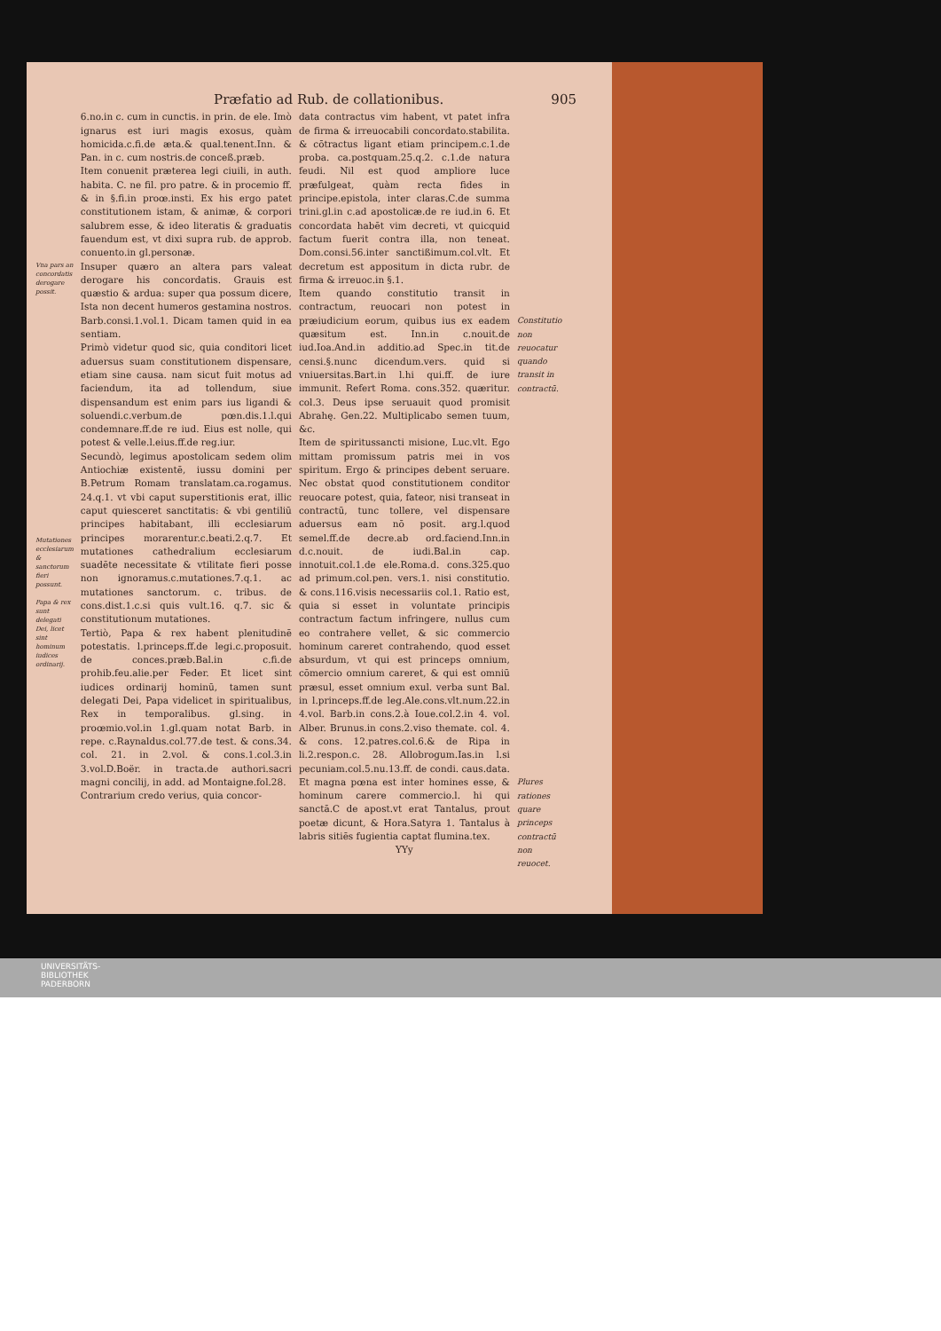Præfatio ad Rub. de collationibus. 905
Vna pars an concordatis derogare possit.
Mutationes ecclesiarum & sanctorum fieri possunt.
Papa & rex sunt delegati Dei, licet sint hominum iudices ordinarij.
6.no.in c. cum in cunctis. in prin. de ele. Imò ignarus est iuri magis exosus, quàm homicida.c.fi.de æta.& qual.tenent.Inn. & Pan. in c. cum nostris.de conceß.præb.
Item conuenit præterea legi ciuili, in auth. habita. C. ne fil. pro patre. & in procemio ff. & in §.fi.in proœ.insti. Ex his ergo patet constitutionem istam, & animæ, & corpori salubrem esse, & ideo literatis & graduatis fauendum est, vt dixi supra rub. de approb. conuento.in gl.personæ.
Insuper quæro an altera pars valeat derogare his concordatis. Grauis est quæstio & ardua: super qua possum dicere, Ista non decent humeros gestamina nostros. Barb.consi.1.vol.1. Dicam tamen quid in ea sentiam.
Primò videtur quod sic, quia conditori licet aduersus suam constitutionem dispensare, etiam sine causa. nam sicut fuit motus ad faciendum, ita ad tollendum, siue dispensandum est enim pars ius ligandi & soluendi.c.verbum.de pœn.dis.1.l.qui condemnare.ff.de re iud. Eius est nolle, qui potest & velle.l.eius.ff.de reg.iur.
Secundò, legimus apostolicam sedem olim Antiochiæ existentē, iussu domini per B.Petrum Romam translatam.ca.rogamus. 24.q.1. vt vbi caput superstitionis erat, illic caput quiesceret sanctitatis: & vbi gentiliū principes habitabant, illi ecclesiarum principes morarentur.c.beati.2.q.7. Et mutationes cathedralium ecclesiarum suadēte necessitate & vtilitate fieri posse non ignoramus.c.mutationes.7.q.1. ac mutationes sanctorum. c. tribus. de cons.dist.1.c.si quis vult.16. q.7. sic & constitutionum mutationes.
Tertiò, Papa & rex habent plenitudinē potestatis. l.princeps.ff.de legi.c.proposuit. de conces.præb.Bal.in c.fi.de prohib.feu.alie.per Feder. Et licet sint iudices ordinarij hominū, tamen sunt delegati Dei, Papa videlicet in spiritualibus, Rex in temporalibus. gl.sing. in proœmio.vol.in 1.gl.quam notat Barb. in repe. c.Raynaldus.col.77.de test. & cons.34. col. 21. in 2.vol. & cons.1.col.3.in 3.vol.D.Boër. in tracta.de authori.sacri magni concilij, in add. ad Montaigne.fol.28.
Contrarium credo verius, quia concor-
data contractus vim habent, vt patet infra de firma & irreuocabili concordato.stabilita. & cōtractus ligant etiam principem.c.1.de proba. ca.postquam.25.q.2. c.1.de natura feudi. Nil est quod ampliore luce præfulgeat, quàm recta fides in principe.epistola, inter claras.C.de summa trini.gl.in c.ad apostolicæ.de re iud.in 6. Et concordata habēt vim decreti, vt quicquid factum fuerit contra illa, non teneat. Dom.consi.56.inter sanctißimum.col.vlt. Et decretum est appositum in dicta rubr. de firma & irreuoc.in §.1.
Item quando constitutio transit in contractum, reuocari non potest in præiudicium eorum, quibus ius ex eadem quæsitum est. Inn.in c.nouit.de iud.Ioa.And.in additio.ad Spec.in tit.de censi.§.nunc dicendum.vers. quid si vniuersitas.Bart.in l.hi qui.ff. de iure immunit. Refert Roma. cons.352. quæritur. col.3. Deus ipse seruauit quod promisit Abrahę. Gen.22. Multiplicabo semen tuum, &c.
Item de spiritussancti misione, Luc.vlt. Ego mittam promissum patris mei in vos spiritum. Ergo & principes debent seruare. Nec obstat quod constitutionem conditor reuocare potest, quia, fateor, nisi transeat in contractū, tunc tollere, vel dispensare aduersus eam nō posit. arg.l.quod semel.ff.de decre.ab ord.faciend.Inn.in d.c.nouit. de iudi.Bal.in cap. innotuit.col.1.de ele.Roma.d. cons.325.quo ad primum.col.pen. vers.1. nisi constitutio. & cons.116.visis necessariis col.1. Ratio est, quia si esset in voluntate principis contractum factum infringere, nullus cum eo contrahere vellet, & sic commercio hominum careret contrahendo, quod esset absurdum, vt qui est princeps omnium, cōmercio omnium careret, & qui est omniū præsul, esset omnium exul. verba sunt Bal. in l.princeps.ff.de leg.Ale.cons.vlt.num.22.in 4.vol. Barb.in cons.2.à Ioue.col.2.in 4. vol. Alber. Brunus.in cons.2.viso themate. col. 4. & cons. 12.patres.col.6.& de Ripa in li.2.respon.c. 28. Allobrogum.Ias.in l.si pecuniam.col.5.nu.13.ff. de condi. caus.data. Et magna pœna est inter homines esse, & hominum carere commercio.l. hi qui sanctā.C de apost.vt erat Tantalus, prout poetæ dicunt, & Hora.Satyra 1. Tantalus à labris sitiēs fugientia captat flumina.tex.
YYy
Constitutio non reuocatur quando transit in contractū.
Plures rationes quare princeps contractū non reuocet.
UNIVERSITÄTS-
BIBLIOTHEK
PADERBORN